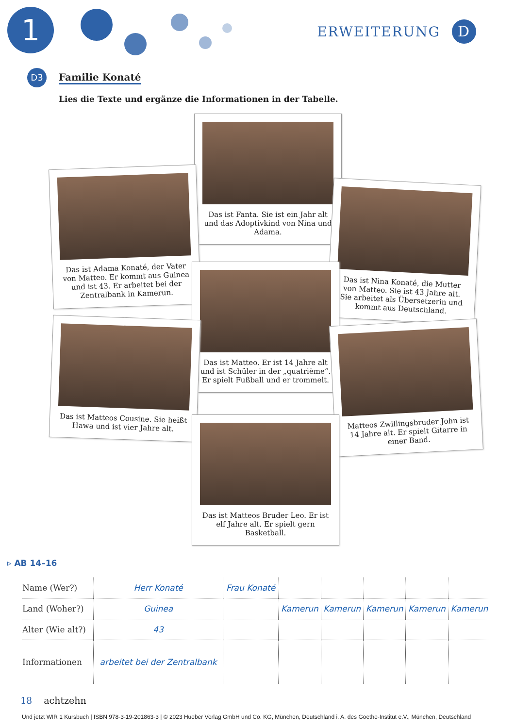1 ERWEITERUNG D
D3
Familie Konaté
Lies die Texte und ergänze die Informationen in der Tabelle.
Das ist Fanta. Sie ist ein Jahr alt und das Adoptivkind von Nina und Adama.
Das ist Adama Konaté, der Vater von Matteo. Er kommt aus Guinea und ist 43. Er arbeitet bei der Zentralbank in Kamerun.
Das ist Nina Konaté, die Mutter von Matteo. Sie ist 43 Jahre alt. Sie arbeitet als Übersetzerin und kommt aus Deutschland.
Das ist Matteo. Er ist 14 Jahre alt und ist Schüler in der „quatrième“. Er spielt Fußball und er trommelt.
Das ist Matteos Cousine. Sie heißt Hawa und ist vier Jahre alt.
Matteos Zwillingsbruder John ist 14 Jahre alt. Er spielt Gitarre in einer Band.
Das ist Matteos Bruder Leo. Er ist elf Jahre alt. Er spielt gern Basketball.
▹ AB 14–16
| Name (Wer?) | Herr Konaté | Frau Konaté | | | | | |
| Land (Woher?) | Guinea | | Kamerun | Kamerun | Kamerun | Kamerun | Kamerun |
| Alter (Wie alt?) | 43 | | | | | | |
| Informationen | arbeitet bei der Zentralbank | | | | | | |
18 achtzehn
Und jetzt WIR 1 Kursbuch | ISBN 978-3-19-201863-3 | © 2023 Hueber Verlag GmbH und Co. KG, München, Deutschland i. A. des Goethe-Institut e.V., München, Deutschland